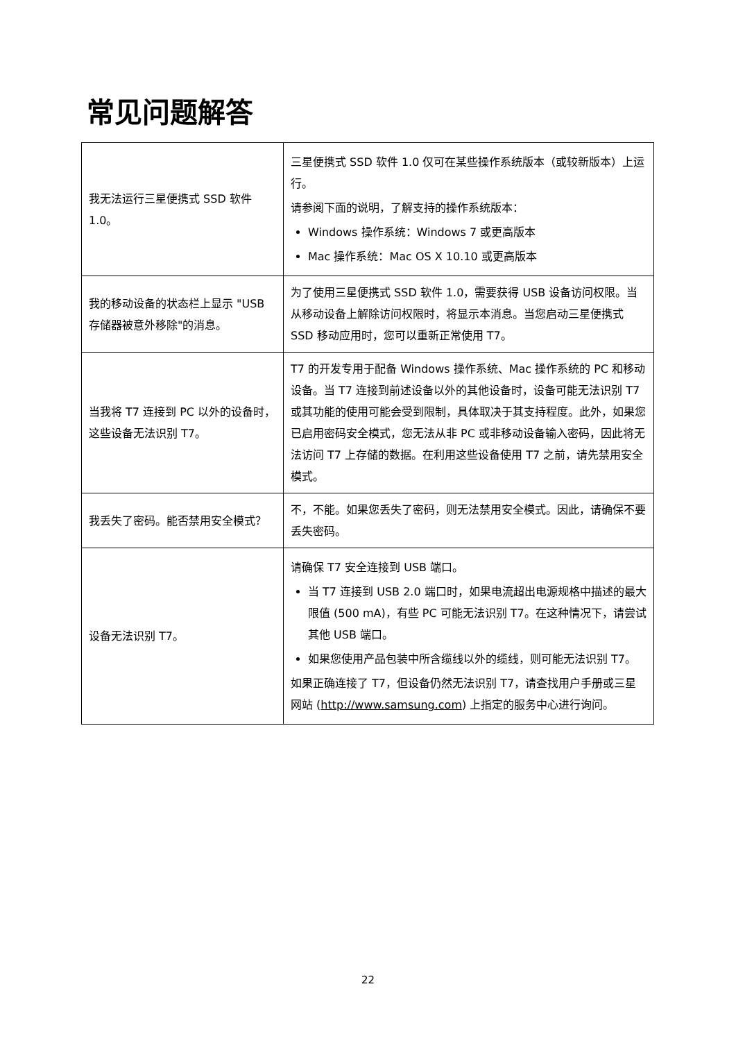常见问题解答
| 我无法运行三星便携式 SSD 软件 1.0。 | 三星便携式 SSD 软件 1.0 仅可在某些操作系统版本（或较新版本）上运行。 请参阅下面的说明，了解支持的操作系统版本： Windows 操作系统：Windows 7 或更高版本 Mac 操作系统：Mac OS X 10.10 或更高版本 |
| 我的移动设备的状态栏上显示 "USB 存储器被意外移除"的消息。 | 为了使用三星便携式 SSD 软件 1.0，需要获得 USB 设备访问权限。当从移动设备上解除访问权限时，将显示本消息。当您启动三星便携式 SSD 移动应用时，您可以重新正常使用 T7。 |
| 当我将 T7 连接到 PC 以外的设备时，这些设备无法识别 T7。 | T7 的开发专用于配备 Windows 操作系统、Mac 操作系统的 PC 和移动设备。当 T7 连接到前述设备以外的其他设备时，设备可能无法识别 T7 或其功能的使用可能会受到限制，具体取决于其支持程度。此外，如果您已启用密码安全模式，您无法从非 PC 或非移动设备输入密码，因此将无法访问 T7 上存储的数据。在利用这些设备使用 T7 之前，请先禁用安全模式。 |
| 我丢失了密码。能否禁用安全模式？ | 不，不能。如果您丢失了密码，则无法禁用安全模式。因此，请确保不要丢失密码。 |
| 设备无法识别 T7。 | 请确保 T7 安全连接到 USB 端口。 当 T7 连接到 USB 2.0 端口时，如果电流超出电源规格中描述的最大限值 (500 mA)，有些 PC 可能无法识别 T7。在这种情况下，请尝试其他 USB 端口。 如果您使用产品包装中所含缆线以外的缆线，则可能无法识别 T7。 如果正确连接了 T7，但设备仍然无法识别 T7，请查找用户手册或三星网站 ( http://www.samsung.com ) 上指定的服务中心进行询问。 |
22